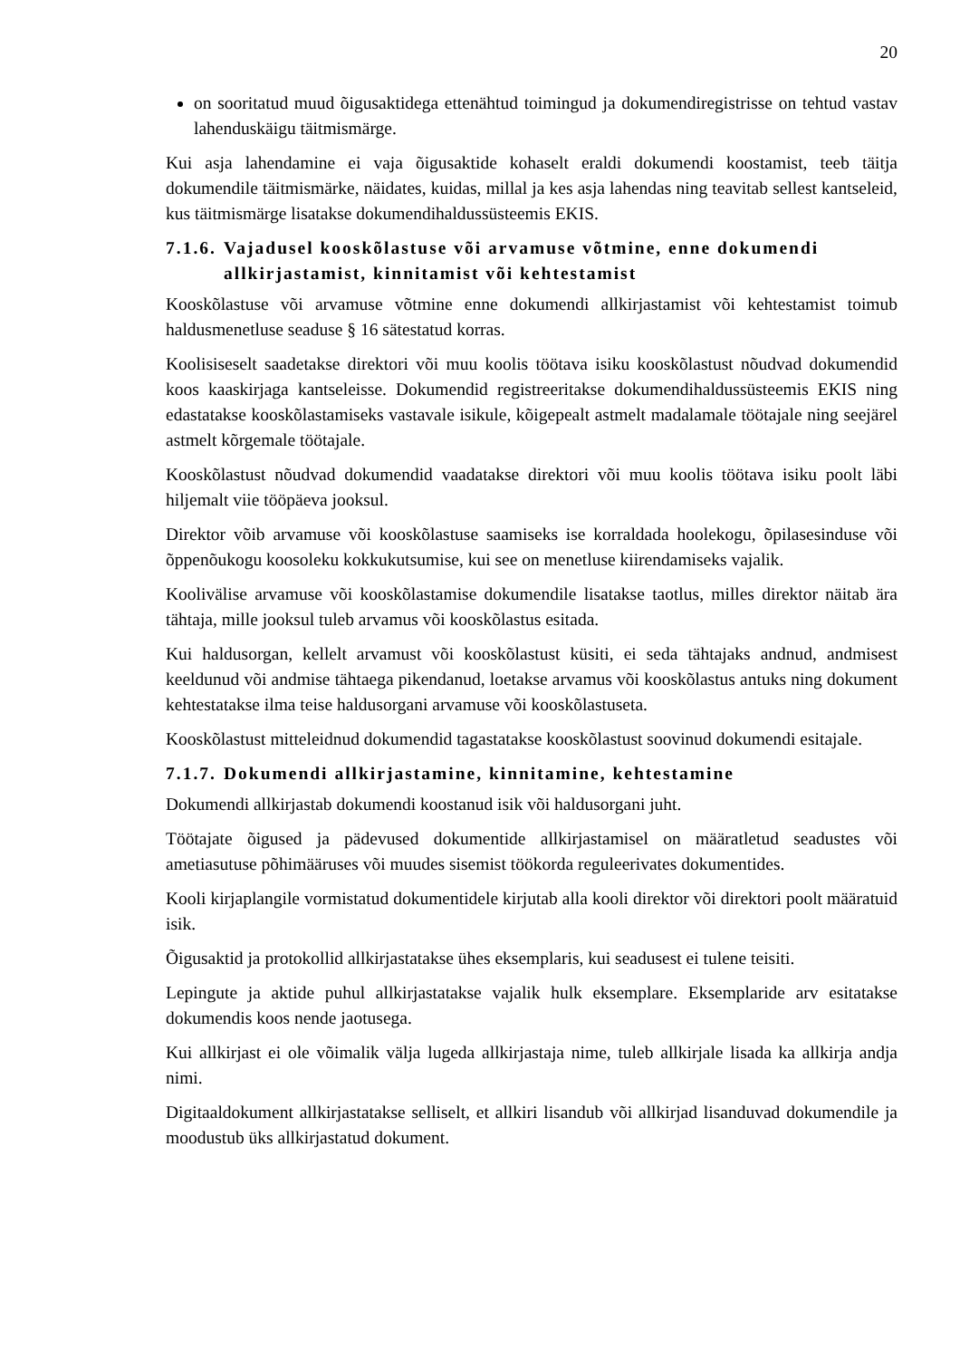20
on sooritatud muud õigusaktidega ettenähtud toimingud ja dokumendiregistrisse on tehtud vastav lahenduskäigu täitmismärge.
Kui asja lahendamine ei vaja õigusaktide kohaselt eraldi dokumendi koostamist, teeb täitja dokumendile täitmismärke, näidates, kuidas, millal ja kes asja lahendas ning teavitab sellest kantseleid, kus täitmismärge lisatakse dokumendihaldussüsteemis EKIS.
7.1.6. Vajadusel kooskõlastuse või arvamuse võtmine, enne dokumendi allkirjastamist, kinnitamist või kehtestamist
Kooskõlastuse või arvamuse võtmine enne dokumendi allkirjastamist või kehtestamist toimub haldusmenetluse seaduse § 16 sätestatud korras.
Koolisiseselt saadetakse direktori või muu koolis töötava isiku kooskõlastust nõudvad dokumendid koos kaaskirjaga kantseleisse. Dokumendid registreeritakse dokumendihaldussüsteemis EKIS ning edastatakse kooskõlastamiseks vastavale isikule, kõigepealt astmelt madalamale töötajale ning seejärel astmelt kõrgemale töötajale.
Kooskõlastust nõudvad dokumendid vaadatakse direktori või muu koolis töötava isiku poolt läbi hiljemalt viie tööpäeva jooksul.
Direktor võib arvamuse või kooskõlastuse saamiseks ise korraldada hoolekogu, õpilasesinduse või õppenõukogu koosoleku kokkukutsumise, kui see on menetluse kiirendamiseks vajalik.
Koolivälise arvamuse või kooskõlastamise dokumendile lisatakse taotlus, milles direktor näitab ära tähtaja, mille jooksul tuleb arvamus või kooskõlastus esitada.
Kui haldusorgan, kellelt arvamust või kooskõlastust küsiti, ei seda tähtajaks andnud, andmisest keeldunud või andmise tähtaega pikendanud, loetakse arvamus või kooskõlastus antuks ning dokument kehtestatakse ilma teise haldusorgani arvamuse või kooskõlastuseta.
Kooskõlastust mitteleidnud dokumendid tagastatakse kooskõlastust soovinud dokumendi esitajale.
7.1.7. Dokumendi allkirjastamine, kinnitamine, kehtestamine
Dokumendi allkirjastab dokumendi koostanud isik või haldusorgani juht.
Töötajate õigused ja pädevused dokumentide allkirjastamisel on määratletud seadustes või ametiasutuse põhimääruses või muudes sisemist töökorda reguleerivates dokumentides.
Kooli kirjaplangile vormistatud dokumentidele kirjutab alla kooli direktor või direktori poolt määratuid isik.
Õigusaktid ja protokollid allkirjastatakse ühes eksemplaris, kui seadusest ei tulene teisiti.
Lepingute ja aktide puhul allkirjastatakse vajalik hulk eksemplare. Eksemplaride arv esitatakse dokumendis koos nende jaotusega.
Kui allkirjast ei ole võimalik välja lugeda allkirjastaja nime, tuleb allkirjale lisada ka allkirja andja nimi.
Digitaaldokument allkirjastatakse selliselt, et allkiri lisandub või allkirjad lisanduvad dokumendile ja moodustub üks allkirjastatud dokument.